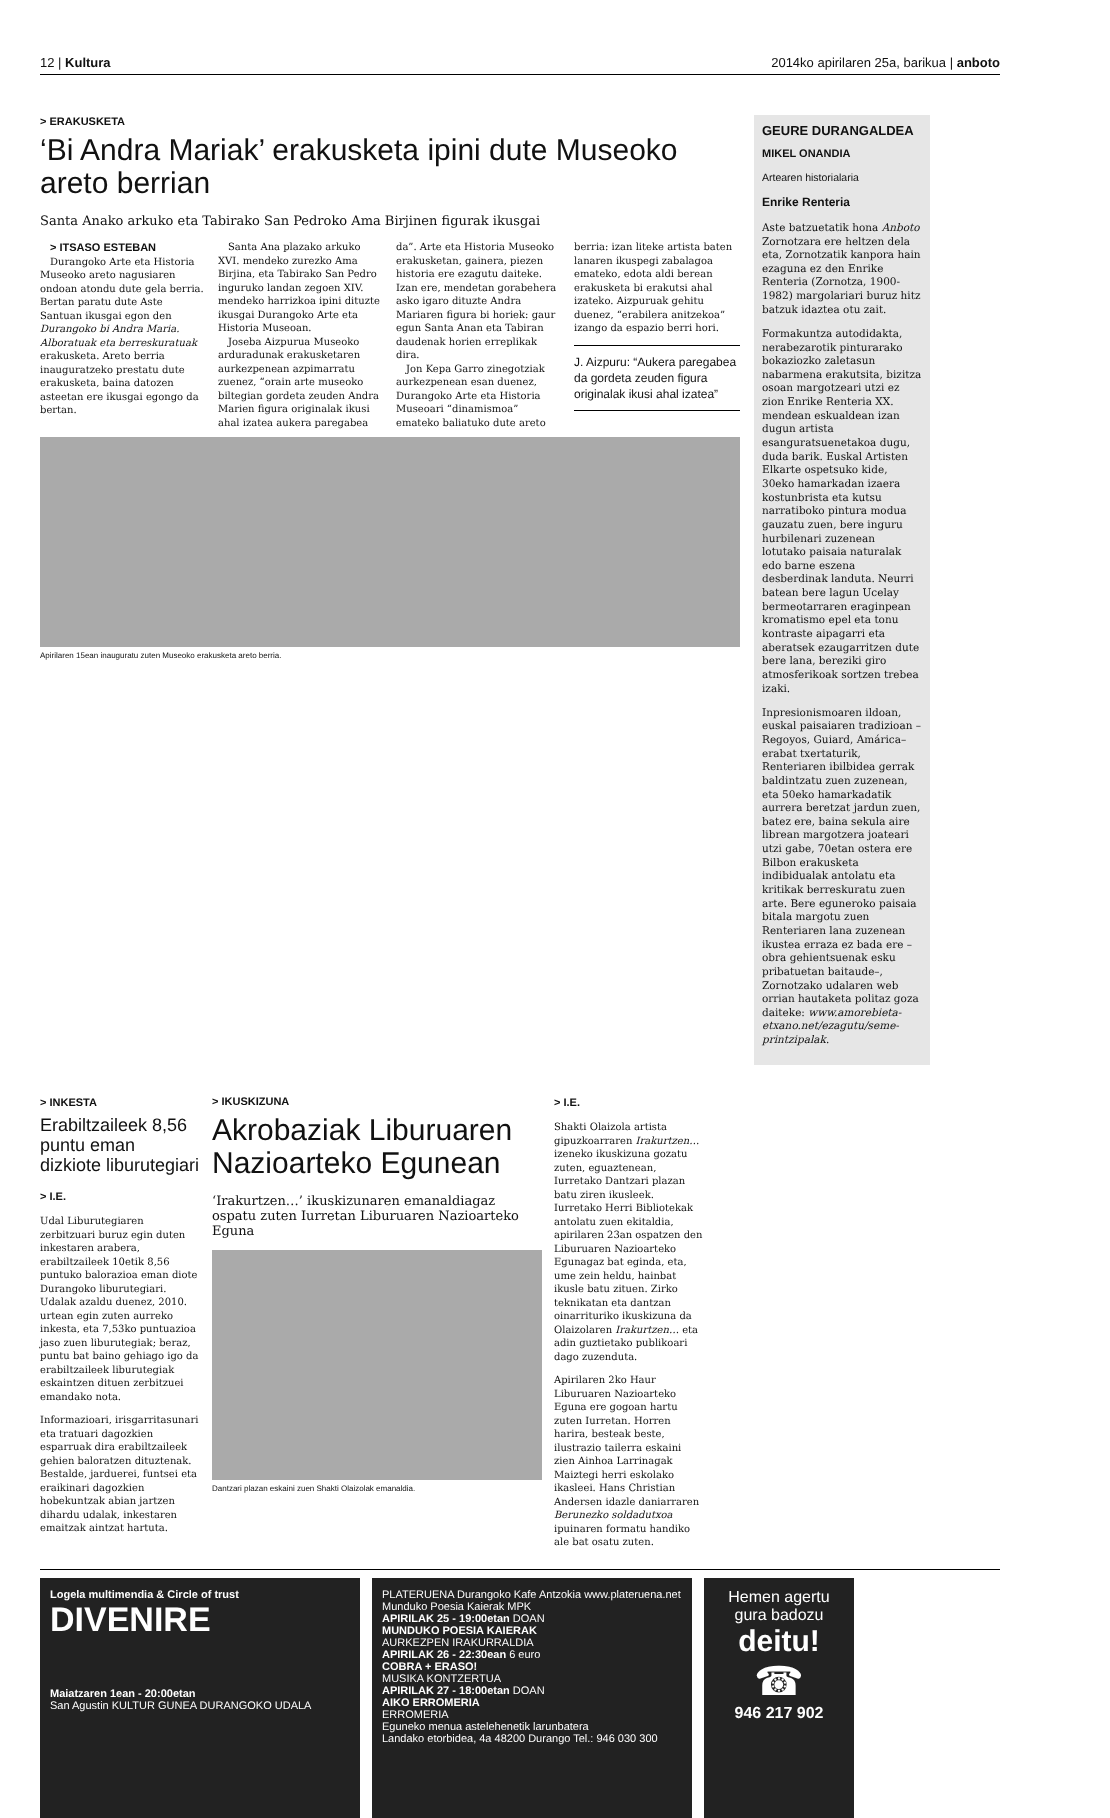12 | Kultura 2014ko apirilaren 25a, barikua | anboto
> ERAKUSKETA
‘Bi Andra Mariak’ erakusketa ipini dute Museoko areto berrian
Santa Anako arkuko eta Tabirako San Pedroko Ama Birjinen figurak ikusgai
> ITSASO ESTEBAN
Durangoko Arte eta Historia Museoko areto nagusiaren ondoan atondu dute gela berria. Bertan paratu dute Aste Santuan ikusgai egon den Durangoko bi Andra Maria. Alboratuak eta berreskuratuak erakusketa. Areto berria inauguratzeko prestatu dute erakusketa, baina datozen asteetan ere ikusgai egongo da bertan.
Santa Ana plazako arkuko XVI. mendeko zurezko Ama Birjina, eta Tabirako San Pedro inguruko landan zegoen XIV. mendeko harrizkoa ipini dituzte ikusgai Durangoko Arte eta Historia Museoan.
Joseba Aizpurua Museoko arduradunak erakusketaren aurkezpenean azpimarratu zuenez, “orain arte museoko biltegian gordeta zeuden Andra Marien figura originalak ikusi ahal izatea aukera paregabea da”. Arte eta Historia Museoko erakusketan, gainera, piezen historia ere ezagutu daiteke. Izan ere, mendetan gorabehera asko igaro dituzte Andra Mariaren figura bi horiek: gaur egun Santa Anan eta Tabiran daudenak horien erreplikak dira.
Jon Kepa Garro zinegotziak aurkezpenean esan duenez, Durangoko Arte eta Historia Museoari “dinamismoa” emateko baliatuko dute areto berria: izan liteke artista baten lanaren ikuspegi zabalagoa emateko, edota aldi berean erakusketa bi erakutsi ahal izateko. Aizpuruak gehitu duenez, “erabilera anitzekoa” izango da espazio berri hori.
J. Aizpuru: “Aukera paregabea da gordeta zeuden figura originalak ikusi ahal izatea”
Apirilaren 15ean inauguratu zuten Museoko erakusketa areto berria.
GEURE DURANGALDEA
MIKEL ONANDIA
Artearen historialaria
Enrike Renteria
Aste batzuetatik hona Anboto Zornotzara ere heltzen dela eta, Zornotzatik kanpora hain ezaguna ez den Enrike Renteria (Zornotza, 1900-1982) margolariari buruz hitz batzuk idaztea otu zait.
Formakuntza autodidakta, nerabezarotik pinturarako bokaziozko zaletasun nabarmena erakutsita, bizitza osoan margotzeari utzi ez zion Enrike Renteria XX. mendean eskualdean izan dugun artista esanguratsuenetakoa dugu, duda barik. Euskal Artisten Elkarte ospetsuko kide, 30eko hamarkadan izaera kostunbrista eta kutsu narratiboko pintura modua gauzatu zuen, bere inguru hurbilenari zuzenean lotutako paisaia naturalak edo barne eszena desberdinak landuta. Neurri batean bere lagun Ucelay bermeotarraren eraginpean kromatismo epel eta tonu kontraste aipagarri eta aberatsek ezaugarritzen dute bere lana, bereziki giro atmosferikoak sortzen trebea izaki.
Inpresionismoaren ildoan, euskal paisaiaren tradizioan –Regoyos, Guiard, Amárica– erabat txertaturik, Renteriaren ibilbidea gerrak baldintzatu zuen zuzenean, eta 50eko hamarkadatik aurrera beretzat jardun zuen, batez ere, baina sekula aire librean margotzera joateari utzi gabe, 70etan ostera ere Bilbon erakusketa indibidualak antolatu eta kritikak berreskuratu zuen arte. Bere eguneroko paisaia bitala margotu zuen Renteriaren lana zuzenean ikustea erraza ez bada ere –obra gehientsuenak esku pribatuetan baitaude–, Zornotzako udalaren web orrian hautaketa politaz goza daiteke: www.amorebieta-etxano.net/ezagutu/seme-printzipalak.
> INKESTA
Erabiltzaileek 8,56 puntu eman dizkiote liburutegiari
> I.E.
Udal Liburutegiaren zerbitzuari buruz egin duten inkestaren arabera, erabiltzaileek 10etik 8,56 puntuko balorazioa eman diote Durangoko liburutegiari. Udalak azaldu duenez, 2010. urtean egin zuten aurreko inkesta, eta 7,53ko puntuazioa jaso zuen liburutegiak; beraz, puntu bat baino gehiago igo da erabiltzaileek liburutegiak eskaintzen dituen zerbitzuei emandako nota.
Informazioari, irisgarritasunari eta tratuari dagozkien esparruak dira erabiltzaileek gehien baloratzen dituztenak. Bestalde, jarduerei, funtsei eta eraikinari dagozkien hobekuntzak abian jartzen dihardu udalak, inkestaren emaitzak aintzat hartuta.
> IKUSKIZUNA
Akrobaziak Liburuaren Nazioarteko Egunean
‘Irakurtzen…’ ikuskizunaren emanaldiagaz ospatu zuten Iurretan Liburuaren Nazioarteko Eguna
Dantzari plazan eskaini zuen Shakti Olaizolak emanaldia.
> I.E.
Shakti Olaizola artista gipuzkoarraren Irakurtzen… izeneko ikuskizuna gozatu zuten, eguaztenean, Iurretako Dantzari plazan batu ziren ikusleek. Iurretako Herri Bibliotekak antolatu zuen ekitaldia, apirilaren 23an ospatzen den Liburuaren Nazioarteko Egunagaz bat eginda, eta, ume zein heldu, hainbat ikusle batu zituen. Zirko teknikatan eta dantzan oinarrituriko ikuskizuna da Olaizolaren Irakurtzen… eta adin guztietako publikoari dago zuzenduta.
Apirilaren 2ko Haur Liburuaren Nazioarteko Eguna ere gogoan hartu zuten Iurretan. Horren harira, besteak beste, ilustrazio tailerra eskaini zien Ainhoa Larrinagak Maiztegi herri eskolako ikasleei. Hans Christian Andersen idazle daniarraren Berunezko soldadutxoa ipuinaren formatu handiko ale bat osatu zuten.
Logela multimendia & Circle of trust
DIVENIRE
Maiatzaren 1ean - 20:00etan
San Agustin KULTUR GUNEA DURANGOKO UDALA
PLATERUENA Durangoko Kafe Antzokia www.plateruena.net
Munduko Poesia Kaierak MPK
APIRILAK 25 - 19:00etan DOAN
MUNDUKO POESIA KAIERAK
AURKEZPEN IRAKURRALDIA
APIRILAK 26 - 22:30ean 6 euro
COBRA + ERASO!
MUSIKA KONTZERTUA
APIRILAK 27 - 18:00etan DOAN
AIKO ERROMERIA
ERROMERIA
Eguneko menua astelehenetik larunbatera
Landako etorbidea, 4a 48200 Durango Tel.: 946 030 300
Hemen agertu gura badozu
deitu!
☎
946 217 902